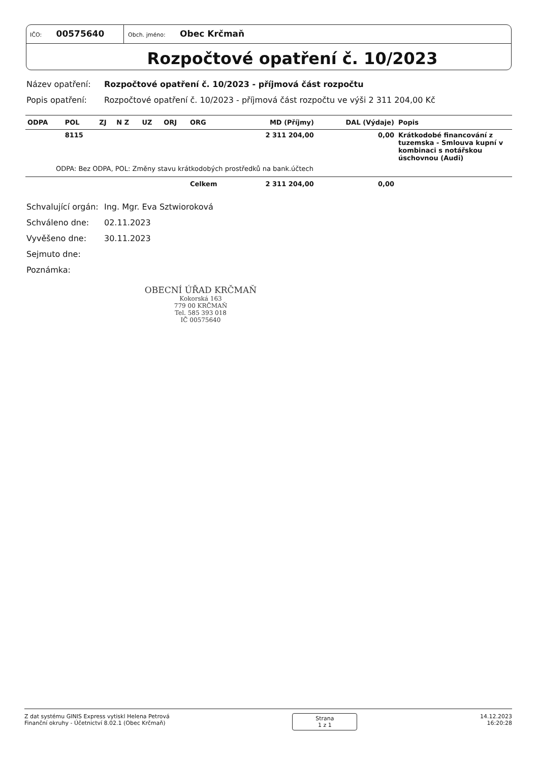IČO: 00575640
Obch. jméno: Obec Krčmaň
Rozpočtové opatření č. 10/2023
Název opatření: Rozpočtové opatření č. 10/2023 - příjmová část rozpočtu
Popis opatření: Rozpočtové opatření č. 10/2023 - příjmová část rozpočtu ve výši 2 311 204,00 Kč
| ODPA | POL | ZJ | N Z | UZ | ORJ | ORG | MD (Příjmy) | DAL (Výdaje) | Popis |
| --- | --- | --- | --- | --- | --- | --- | --- | --- | --- |
| | 8115 | | | | | | 2 311 204,00 | 0,00 | Krátkodobé financování z tuzemska - Smlouva kupní v kombinaci s notářskou úschovnou (Audi) |
| ODPA: Bez ODPA, POL: Změny stavu krátkodobých prostředků na bank.účtech | | | | | | | | | |
| | | | | | | Celkem | 2 311 204,00 | 0,00 | |
Schvalující orgán: Ing. Mgr. Eva Sztwioroková
Schváleno dne: 02.11.2023
Vyvěšeno dne: 30.11.2023
Sejmuto dne:
Poznámka:
OBECNÍ ÚŘAD KRČMAŇ
Kokorská 163
779 00 KRČMAŇ
Tel. 585 393 018
IČ 00575640
Z dat systému GINIS Express vytiskl Helena Petrová
Finanční okruhy - Účetnictví 8.02.1 (Obec Krčmaň)
Strana
1 z 1
14.12.2023
16:20:28